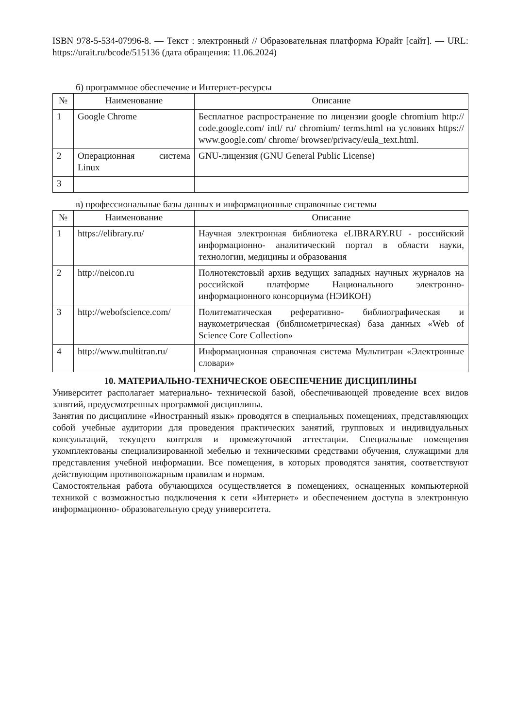ISBN 978-5-534-07996-8. — Текст : электронный // Образовательная платформа Юрайт [сайт]. — URL: https://urait.ru/bcode/515136 (дата обращения: 11.06.2024)
б) программное обеспечение и Интернет-ресурсы
| № | Наименование | Описание |
| --- | --- | --- |
| 1 | Google Chrome | Бесплатное распространение по лицензии google chromium http:// code.google.com/ intl/ ru/ chromium/ terms.html на условиях https:// www.google.com/ chrome/ browser/privacy/eula_text.html. |
| 2 | Операционная система Linux | GNU-лицензия (GNU General Public License) |
| 3 | | |
в) профессиональные базы данных и информационные справочные системы
| № | Наименование | Описание |
| --- | --- | --- |
| 1 | https://elibrary.ru/ | Научная электронная библиотека eLIBRARY.RU - российский информационно- аналитический портал в области науки, технологии, медицины и образования |
| 2 | http://neicon.ru | Полнотекстовый архив ведущих западных научных журналов на российской платформе Национального электронно- информационного консорциума (НЭИКОН) |
| 3 | http://webofscience.com/ | Политематическая реферативно- библиографическая и наукометрическая (библиометрическая) база данных «Web of Science Core Collection» |
| 4 | http://www.multitran.ru/ | Информационная справочная система Мультитран «Электронные словари» |
10. МАТЕРИАЛЬНО-ТЕХНИЧЕСКОЕ ОБЕСПЕЧЕНИЕ ДИСЦИПЛИНЫ
Университет располагает материально- технической базой, обеспечивающей проведение всех видов занятий, предусмотренных программой дисциплины.
Занятия по дисциплине «Иностранный язык» проводятся в специальных помещениях, представляющих собой учебные аудитории для проведения практических занятий, групповых и индивидуальных консультаций, текущего контроля и промежуточной аттестации. Специальные помещения укомплектованы специализированной мебелью и техническими средствами обучения, служащими для представления учебной информации. Все помещения, в которых проводятся занятия, соответствуют действующим противопожарным правилам и нормам.
Самостоятельная работа обучающихся осуществляется в помещениях, оснащенных компьютерной техникой с возможностью подключения к сети «Интернет» и обеспечением доступа в электронную информационно- образовательную среду университета.